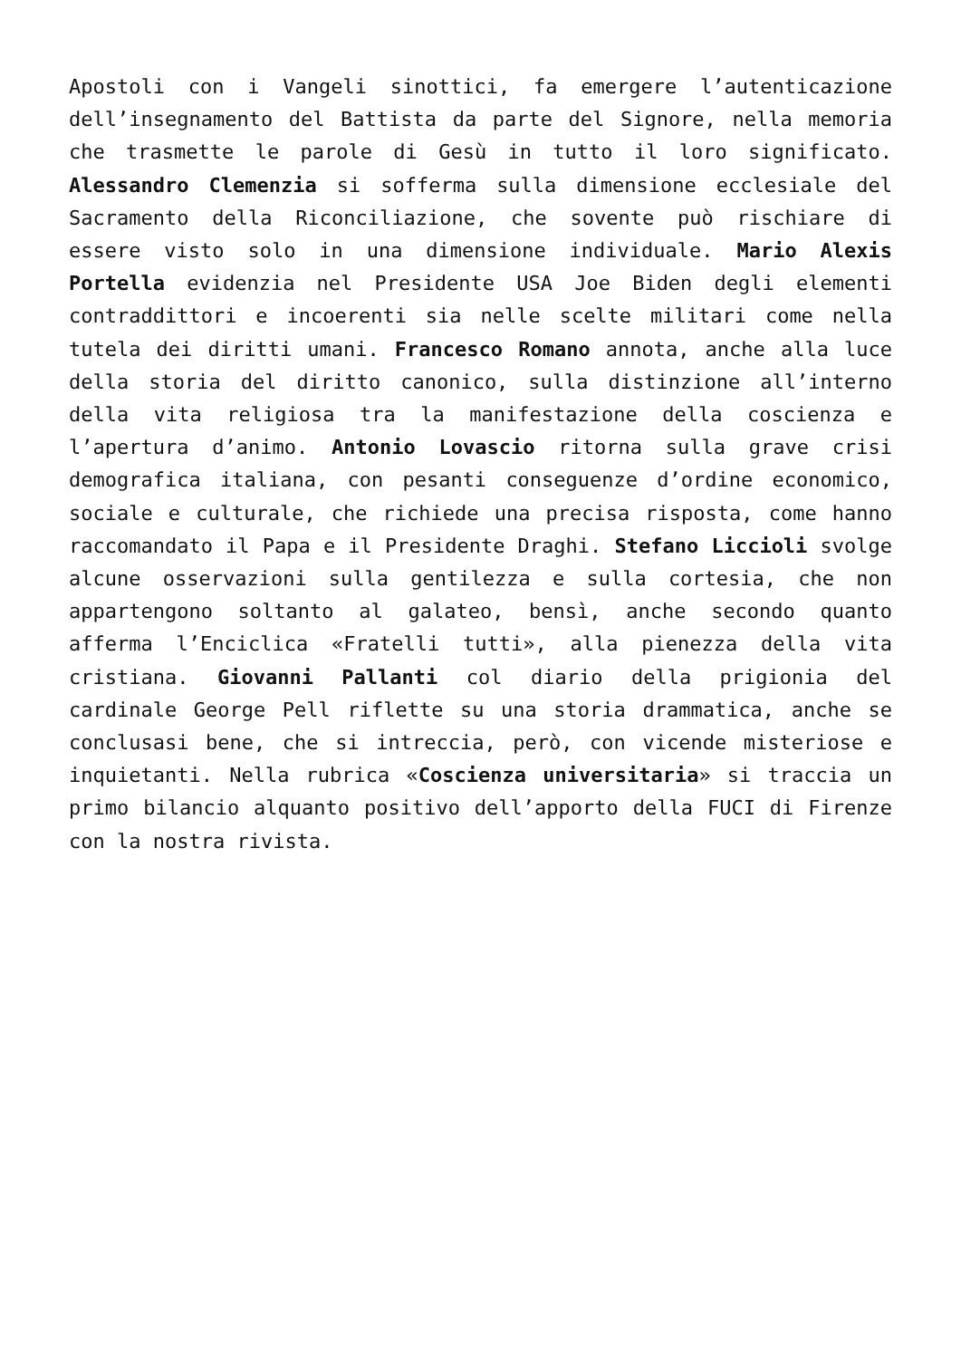Apostoli con i Vangeli sinottici, fa emergere l’autenticazione dell’insegnamento del Battista da parte del Signore, nella memoria che trasmette le parole di Gesù in tutto il loro significato. Alessandro Clemenzia si sofferma sulla dimensione ecclesiale del Sacramento della Riconciliazione, che sovente può rischiare di essere visto solo in una dimensione individuale. Mario Alexis Portella evidenzia nel Presidente USA Joe Biden degli elementi contraddittori e incoerenti sia nelle scelte militari come nella tutela dei diritti umani. Francesco Romano annota, anche alla luce della storia del diritto canonico, sulla distinzione all’interno della vita religiosa tra la manifestazione della coscienza e l’apertura d’animo. Antonio Lovascio ritorna sulla grave crisi demografica italiana, con pesanti conseguenze d’ordine economico, sociale e culturale, che richiede una precisa risposta, come hanno raccomandato il Papa e il Presidente Draghi. Stefano Liccioli svolge alcune osservazioni sulla gentilezza e sulla cortesia, che non appartengono soltanto al galateo, bensì, anche secondo quanto afferma l’Enciclica «Fratelli tutti», alla pienezza della vita cristiana. Giovanni Pallanti col diario della prigionia del cardinale George Pell riflette su una storia drammatica, anche se conclusasi bene, che si intreccia, però, con vicende misteriose e inquietanti. Nella rubrica «Coscienza universitaria» si traccia un primo bilancio alquanto positivo dell’apporto della FUCI di Firenze con la nostra rivista.